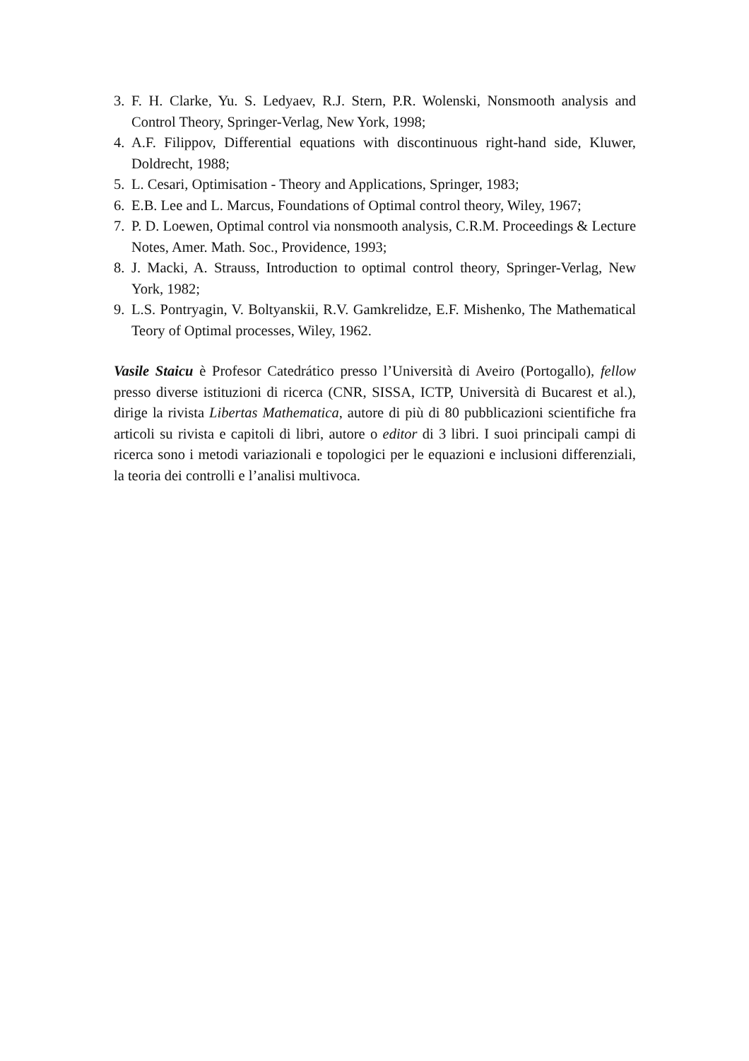3. F. H. Clarke, Yu. S. Ledyaev, R.J. Stern, P.R. Wolenski, Nonsmooth analysis and Control Theory, Springer-Verlag, New York, 1998;
4. A.F. Filippov, Differential equations with discontinuous right-hand side, Kluwer, Doldrecht, 1988;
5. L. Cesari, Optimisation - Theory and Applications, Springer, 1983;
6. E.B. Lee and L. Marcus, Foundations of Optimal control theory, Wiley, 1967;
7. P. D. Loewen, Optimal control via nonsmooth analysis, C.R.M. Proceedings & Lecture Notes, Amer. Math. Soc., Providence, 1993;
8. J. Macki, A. Strauss, Introduction to optimal control theory, Springer-Verlag, New York, 1982;
9. L.S. Pontryagin, V. Boltyanskii, R.V. Gamkrelidze, E.F. Mishenko, The Mathematical Teory of Optimal processes, Wiley, 1962.
Vasile Staicu è Profesor Catedrático presso l’Università di Aveiro (Portogallo), fellow presso diverse istituzioni di ricerca (CNR, SISSA, ICTP, Università di Bucarest et al.), dirige la rivista Libertas Mathematica, autore di più di 80 pubblicazioni scientifiche fra articoli su rivista e capitoli di libri, autore o editor di 3 libri. I suoi principali campi di ricerca sono i metodi variazionali e topologici per le equazioni e inclusioni differenziali, la teoria dei controlli e l’analisi multivoca.